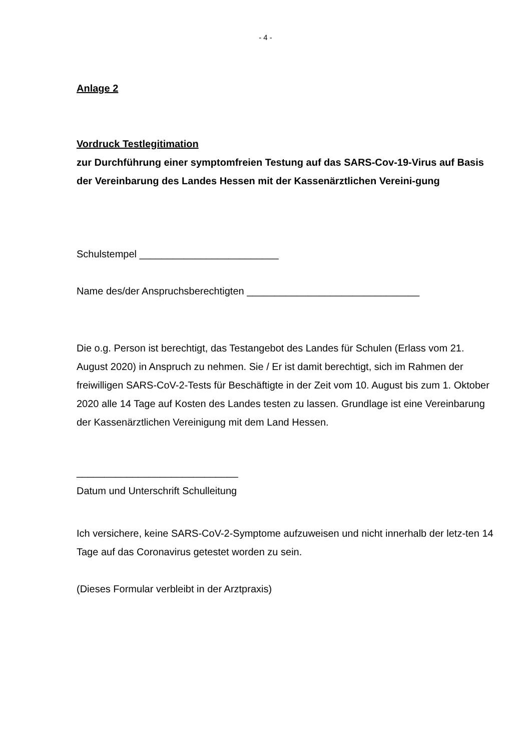- 4 -
Anlage 2
Vordruck Testlegitimation
zur Durchführung einer symptomfreien Testung auf das SARS-Cov-19-Virus auf Basis der Vereinbarung des Landes Hessen mit der Kassenärztlichen Vereini-gung
Schulstempel _________________________
Name des/der Anspruchsberechtigten _______________________________
Die o.g. Person ist berechtigt, das Testangebot des Landes für Schulen (Erlass vom 21. August 2020) in Anspruch zu nehmen. Sie / Er ist damit berechtigt, sich im Rahmen der freiwilligen SARS-CoV-2-Tests für Beschäftigte in der Zeit vom 10. August bis zum 1. Oktober 2020 alle 14 Tage auf Kosten des Landes testen zu lassen. Grundlage ist eine Vereinbarung der Kassenärztlichen Vereinigung mit dem Land Hessen.
_____________________________
Datum und Unterschrift Schulleitung
Ich versichere, keine SARS-CoV-2-Symptome aufzuweisen und nicht innerhalb der letz-ten 14 Tage auf das Coronavirus getestet worden zu sein.
(Dieses Formular verbleibt in der Arztpraxis)